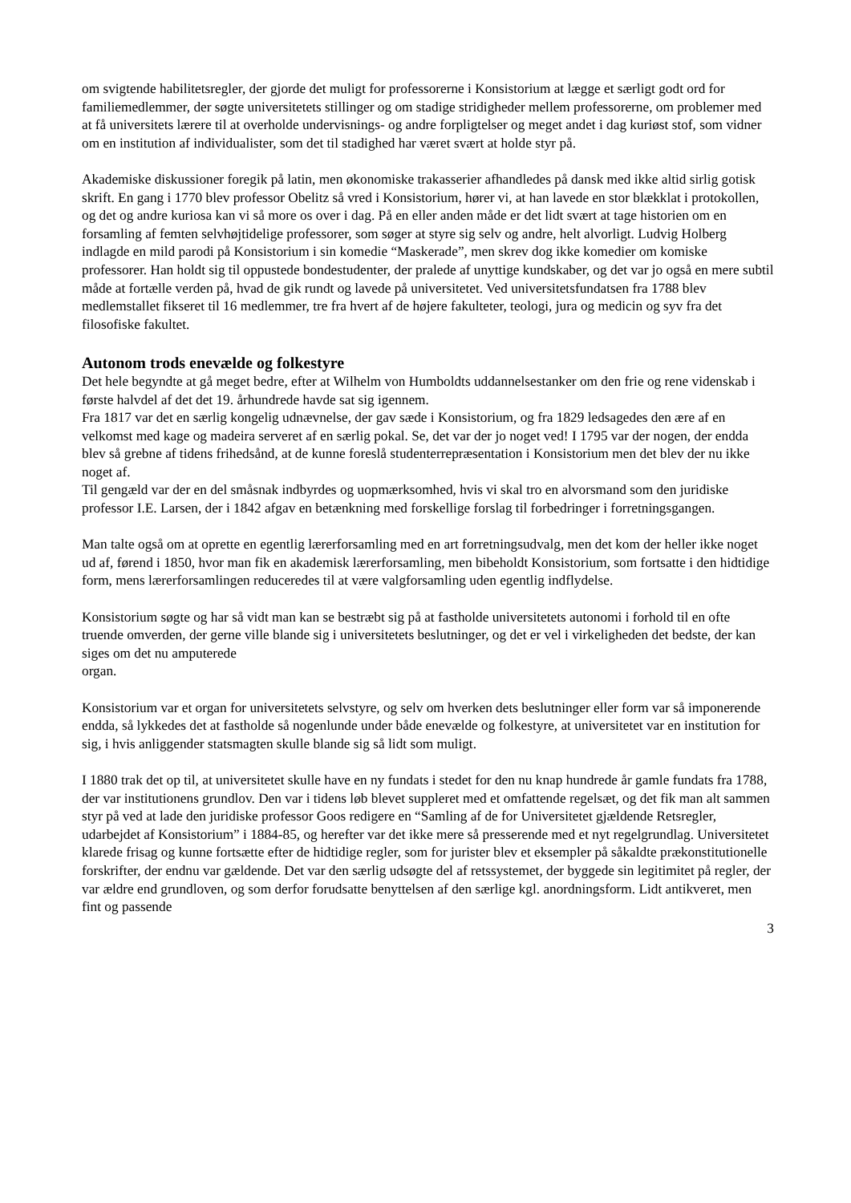om svigtende habilitetsregler, der gjorde det muligt for professorerne i Konsistorium at lægge et særligt godt ord for familiemedlemmer, der søgte universitetets stillinger og om stadige stridigheder mellem professorerne, om problemer med at få universitets lærere til at overholde undervisnings- og andre forpligtelser og meget andet i dag kuriøst stof, som vidner om en institution af individualister, som det til stadighed har været svært at holde styr på.
Akademiske diskussioner foregik på latin, men økonomiske trakasserier afhandledes på dansk med ikke altid sirlig gotisk skrift. En gang i 1770 blev professor Obelitz så vred i Konsistorium, hører vi, at han lavede en stor blækklat i protokollen, og det og andre kuriosa kan vi så more os over i dag. På en eller anden måde er det lidt svært at tage historien om en forsamling af femten selvhøjtidelige professorer, som søger at styre sig selv og andre, helt alvorligt. Ludvig Holberg indlagde en mild parodi på Konsistorium i sin komedie “Maskerade”, men skrev dog ikke komedier om komiske professorer. Han holdt sig til oppustede bondestudenter, der pralede af unyttige kundskaber, og det var jo også en mere subtil måde at fortælle verden på, hvad de gik rundt og lavede på universitetet. Ved universitetsfundatsen fra 1788 blev medlemstallet fikseret til 16 medlemmer, tre fra hvert af de højere fakulteter, teologi, jura og medicin og syv fra det filosofiske fakultet.
Autonom trods enevælde og folkestyre
Det hele begyndte at gå meget bedre, efter at Wilhelm von Humboldts uddannelsestanker om den frie og rene videnskab i første halvdel af det det 19. århundrede havde sat sig igennem.
Fra 1817 var det en særlig kongelig udnævnelse, der gav sæde i Konsistorium, og fra 1829 ledsagedes den ære af en velkomst med kage og madeira serveret af en særlig pokal. Se, det var der jo noget ved! I 1795 var der nogen, der endda blev så grebne af tidens frihedsånd, at de kunne foreslå studenterrepræsentation i Konsistorium men det blev der nu ikke noget af.
Til gengæld var der en del småsnak indbyrdes og uopmærksomhed, hvis vi skal tro en alvorsmand som den juridiske professor I.E. Larsen, der i 1842 afgav en betænkning med forskellige forslag til forbedringer i forretningsgangen.
Man talte også om at oprette en egentlig lærerforsamling med en art forretningsudvalg, men det kom der heller ikke noget ud af, førend i 1850, hvor man fik en akademisk lærerforsamling, men bibeholdt Konsistorium, som fortsatte i den hidtidige form, mens lærerforsamlingen reduceredes til at være valgforsamling uden egentlig indflydelse.
Konsistorium søgte og har så vidt man kan se bestræbt sig på at fastholde universitetets autonomi i forhold til en ofte truende omverden, der gerne ville blande sig i universitetets beslutninger, og det er vel i virkeligheden det bedste, der kan siges om det nu amputerede
organ.
Konsistorium var et organ for universitetets selvstyre, og selv om hverken dets beslutninger eller form var så imponerende endda, så lykkedes det at fastholde så nogenlunde under både enevælde og folkestyre, at universitetet var en institution for sig, i hvis anliggender statsmagten skulle blande sig så lidt som muligt.
I 1880 trak det op til, at universitetet skulle have en ny fundats i stedet for den nu knap hundrede år gamle fundats fra 1788, der var institutionens grundlov. Den var i tidens løb blevet suppleret med et omfattende regelsæt, og det fik man alt sammen styr på ved at lade den juridiske professor Goos redigere en “Samling af de for Universitetet gjældende Retsregler, udarbejdet af Konsistorium” i 1884-85, og herefter var det ikke mere så presserende med et nyt regelgrundlag. Universitetet klarede frisag og kunne fortsætte efter de hidtidige regler, som for jurister blev et eksempler på såkaldte prækonstitutionelle forskrifter, der endnu var gældende. Det var den særlig udsøgte del af retssystemet, der byggede sin legitimitet på regler, der var ældre end grundloven, og som derfor forudsatte benyttelsen af den særlige kgl. anordningsform. Lidt antikveret, men fint og passende
3